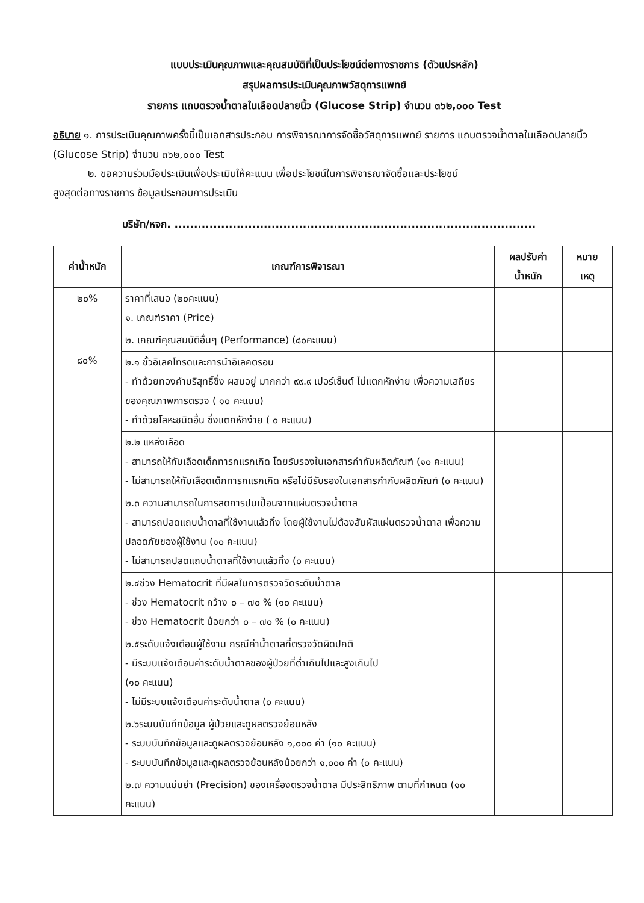แบบประเมินคุณภาพและคุณสมบัติที่เป็นประโยชน์ต่อทางราชการ (ตัวแปรหลัก)
สรุปผลการประเมินคุณภาพวัสดุการแพทย์
รายการ แถบตรวจน้ำตาลในเลือดปลายนิ้ว (Glucose Strip) จำนวน ๓๖๒,๐๐๐ Test
อธิบาย ๑. การประเมินคุณภาพครั้งนี้เป็นเอกสารประกอบ การพิจารณาการจัดซื้อวัสดุการแพทย์ รายการ แถบตรวจน้ำตาลในเลือดปลายนิ้ว (Glucose Strip) จำนวน ๓๖๒,๐๐๐ Test
๒. ขอความร่วมมือประเมินเพื่อประเมินให้คะแนน เพื่อประโยชน์ในการพิจารณาจัดซื้อและประโยชน์
สูงสุดต่อทางราชการ ข้อมูลประกอบการประเมิน
บริษัท/หจก. .............................................................................................
| ค่าน้ำหนัก | เกณฑ์การพิจารณา | ผลปรับค่า น้ำหนัก | หมาย เหตุ |
| --- | --- | --- | --- |
| ๒๐% | ราคาที่เสนอ (๒๐คะแนน) ๑. เกณฑ์ราคา (Price) | | |
| ๘๐% | ๒. เกณฑ์คุณสมบัติอื่นๆ (Performance) (๘๐คะแนน) | | |
| | ๒.๑ ขั้วอิเลคโทรดและการนำอิเลคตรอน - ทำด้วยทองคำบริสุทธิ์ซึ่ง ผสมอยู่ มากกว่า ๙๙.๙ เปอร์เซ็นต์ ไม่แตกหักง่าย เพื่อความเสถียรของคุณภาพการตรวจ ( ๑๐ คะแนน) - ทำด้วยโลหะชนิดอื่น ซึ่งแตกหักง่าย ( ๐ คะแนน) | | |
| | ๒.๒ แหล่งเลือด - สามารถให้กับเลือดเด็กทารกแรกเกิด โดยรับรองในเอกสารกำกับผลิตภัณฑ์ (๑๐ คะแนน) - ไม่สามารถให้กับเลือดเด็กทารกแรกเกิด หรือไม่มีรับรองในเอกสารกำกับผลิตภัณฑ์ (๐ คะแนน) | | |
| | ๒.๓ ความสามารถในการลดการปนเปื้อนจากแผ่นตรวจน้ำตาล - สามารถปลดแถบน้ำตาลที่ใช้งานแล้วทิ้ง โดยผู้ใช้งานไม่ต้องสัมผัสแผ่นตรวจน้ำตาล เพื่อความปลอดภัยของผู้ใช้งาน (๑๐ คะแนน) - ไม่สามารถปลดแถบน้ำตาลที่ใช้งานแล้วทิ้ง (๐ คะแนน) | | |
| | ๒.๔ช่วง Hematocrit ที่มีผลในการตรวจวัดระดับน้ำตาล - ช่วง Hematocrit กว้าง ๐ – ๗๐ % (๑๐ คะแนน) - ช่วง Hematocrit น้อยกว่า ๐ – ๗๐ % (๐ คะแนน) | | |
| | ๒.๕ระดับแจ้งเตือนผู้ใช้งาน กรณีค่าน้ำตาลที่ตรวจวัดผิดปกติ - มีระบบแจ้งเตือนค่าระดับน้ำตาลของผู้ป่วยที่ต่ำเกินไปและสูงเกินไป (๑๐ คะแนน) - ไม่มีระบบแจ้งเตือนค่าระดับน้ำตาล (๐ คะแนน) | | |
| | ๒.๖ระบบบันทึกข้อมูล ผู้ป่วยและดูผลตรวจย้อนหลัง - ระบบบันทึกข้อมูลและดูผลตรวจย้อนหลัง ๑,๐๐๐ ค่า (๑๐ คะแนน) - ระบบบันทึกข้อมูลและดูผลตรวจย้อนหลังน้อยกว่า ๑,๐๐๐ ค่า (๐ คะแนน) | | |
| | ๒.๗ ความแม่นยำ (Precision) ของเครื่องตรวจน้ำตาล มีประสิทธิภาพ ตามที่กำหนด (๑๐ คะแนน) | | |